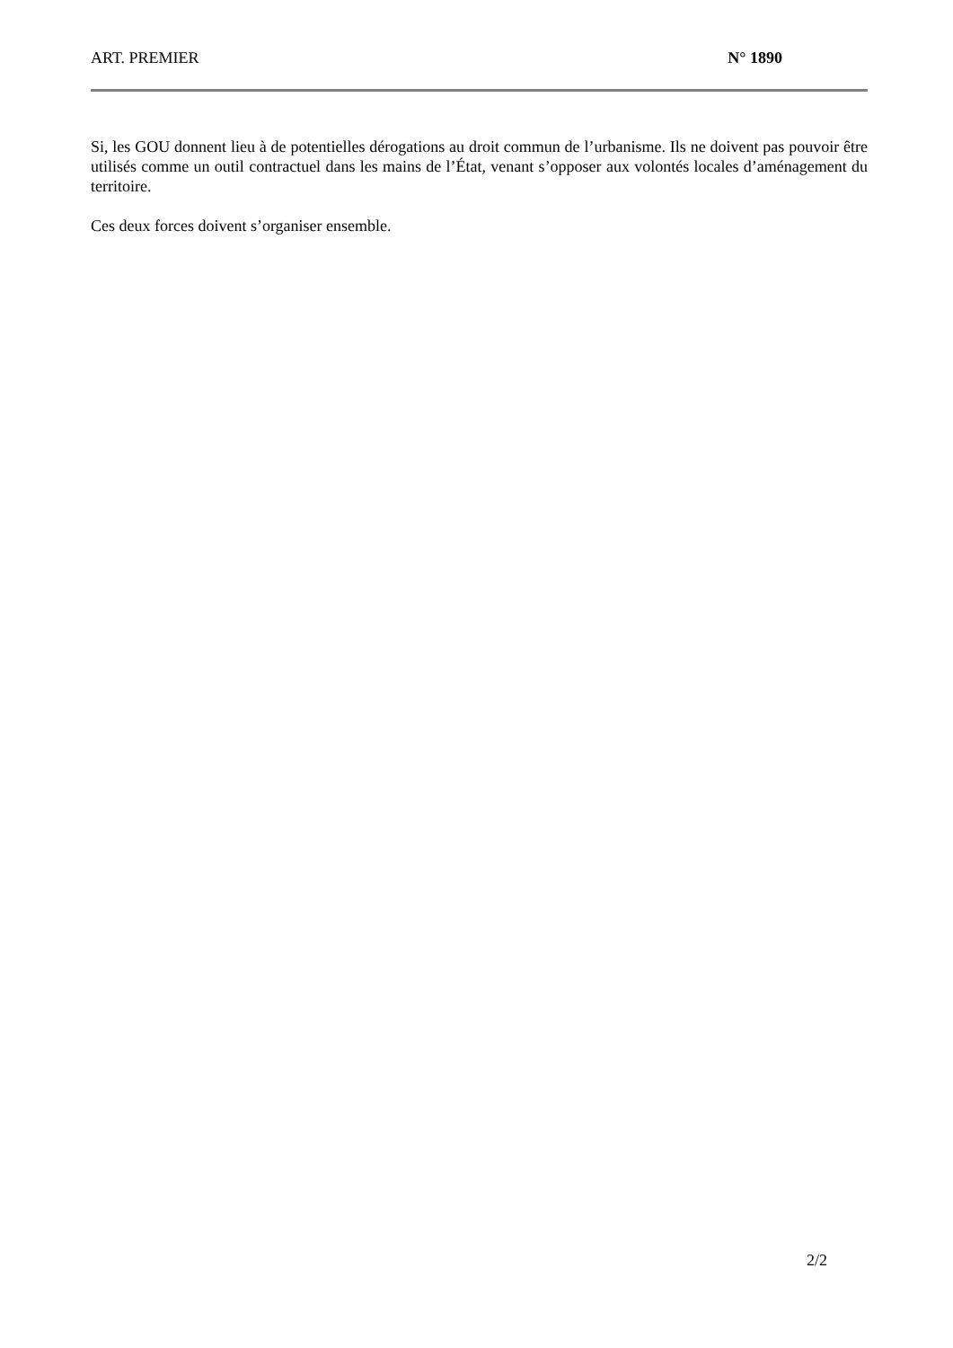ART. PREMIER N° 1890
Si, les GOU donnent lieu à de potentielles dérogations au droit commun de l’urbanisme. Ils ne doivent pas pouvoir être utilisés comme un outil contractuel dans les mains de l’État, venant s’opposer aux volontés locales d’aménagement du territoire.
Ces deux forces doivent s’organiser ensemble.
2/2